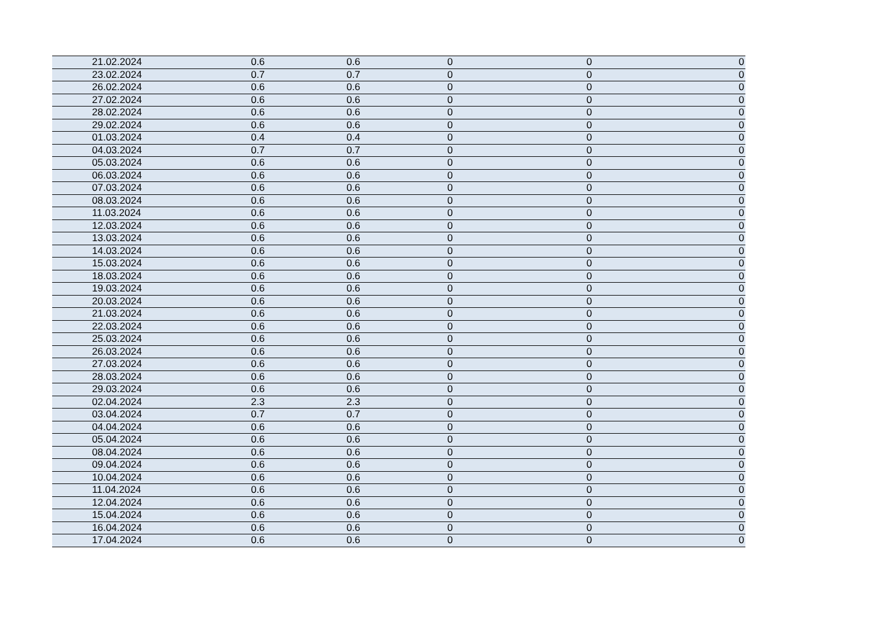| 21.02.2024 | 0.6 | 0.6 | 0 | 0 | 0 |
| 23.02.2024 | 0.7 | 0.7 | 0 | 0 | 0 |
| 26.02.2024 | 0.6 | 0.6 | 0 | 0 | 0 |
| 27.02.2024 | 0.6 | 0.6 | 0 | 0 | 0 |
| 28.02.2024 | 0.6 | 0.6 | 0 | 0 | 0 |
| 29.02.2024 | 0.6 | 0.6 | 0 | 0 | 0 |
| 01.03.2024 | 0.4 | 0.4 | 0 | 0 | 0 |
| 04.03.2024 | 0.7 | 0.7 | 0 | 0 | 0 |
| 05.03.2024 | 0.6 | 0.6 | 0 | 0 | 0 |
| 06.03.2024 | 0.6 | 0.6 | 0 | 0 | 0 |
| 07.03.2024 | 0.6 | 0.6 | 0 | 0 | 0 |
| 08.03.2024 | 0.6 | 0.6 | 0 | 0 | 0 |
| 11.03.2024 | 0.6 | 0.6 | 0 | 0 | 0 |
| 12.03.2024 | 0.6 | 0.6 | 0 | 0 | 0 |
| 13.03.2024 | 0.6 | 0.6 | 0 | 0 | 0 |
| 14.03.2024 | 0.6 | 0.6 | 0 | 0 | 0 |
| 15.03.2024 | 0.6 | 0.6 | 0 | 0 | 0 |
| 18.03.2024 | 0.6 | 0.6 | 0 | 0 | 0 |
| 19.03.2024 | 0.6 | 0.6 | 0 | 0 | 0 |
| 20.03.2024 | 0.6 | 0.6 | 0 | 0 | 0 |
| 21.03.2024 | 0.6 | 0.6 | 0 | 0 | 0 |
| 22.03.2024 | 0.6 | 0.6 | 0 | 0 | 0 |
| 25.03.2024 | 0.6 | 0.6 | 0 | 0 | 0 |
| 26.03.2024 | 0.6 | 0.6 | 0 | 0 | 0 |
| 27.03.2024 | 0.6 | 0.6 | 0 | 0 | 0 |
| 28.03.2024 | 0.6 | 0.6 | 0 | 0 | 0 |
| 29.03.2024 | 0.6 | 0.6 | 0 | 0 | 0 |
| 02.04.2024 | 2.3 | 2.3 | 0 | 0 | 0 |
| 03.04.2024 | 0.7 | 0.7 | 0 | 0 | 0 |
| 04.04.2024 | 0.6 | 0.6 | 0 | 0 | 0 |
| 05.04.2024 | 0.6 | 0.6 | 0 | 0 | 0 |
| 08.04.2024 | 0.6 | 0.6 | 0 | 0 | 0 |
| 09.04.2024 | 0.6 | 0.6 | 0 | 0 | 0 |
| 10.04.2024 | 0.6 | 0.6 | 0 | 0 | 0 |
| 11.04.2024 | 0.6 | 0.6 | 0 | 0 | 0 |
| 12.04.2024 | 0.6 | 0.6 | 0 | 0 | 0 |
| 15.04.2024 | 0.6 | 0.6 | 0 | 0 | 0 |
| 16.04.2024 | 0.6 | 0.6 | 0 | 0 | 0 |
| 17.04.2024 | 0.6 | 0.6 | 0 | 0 | 0 |